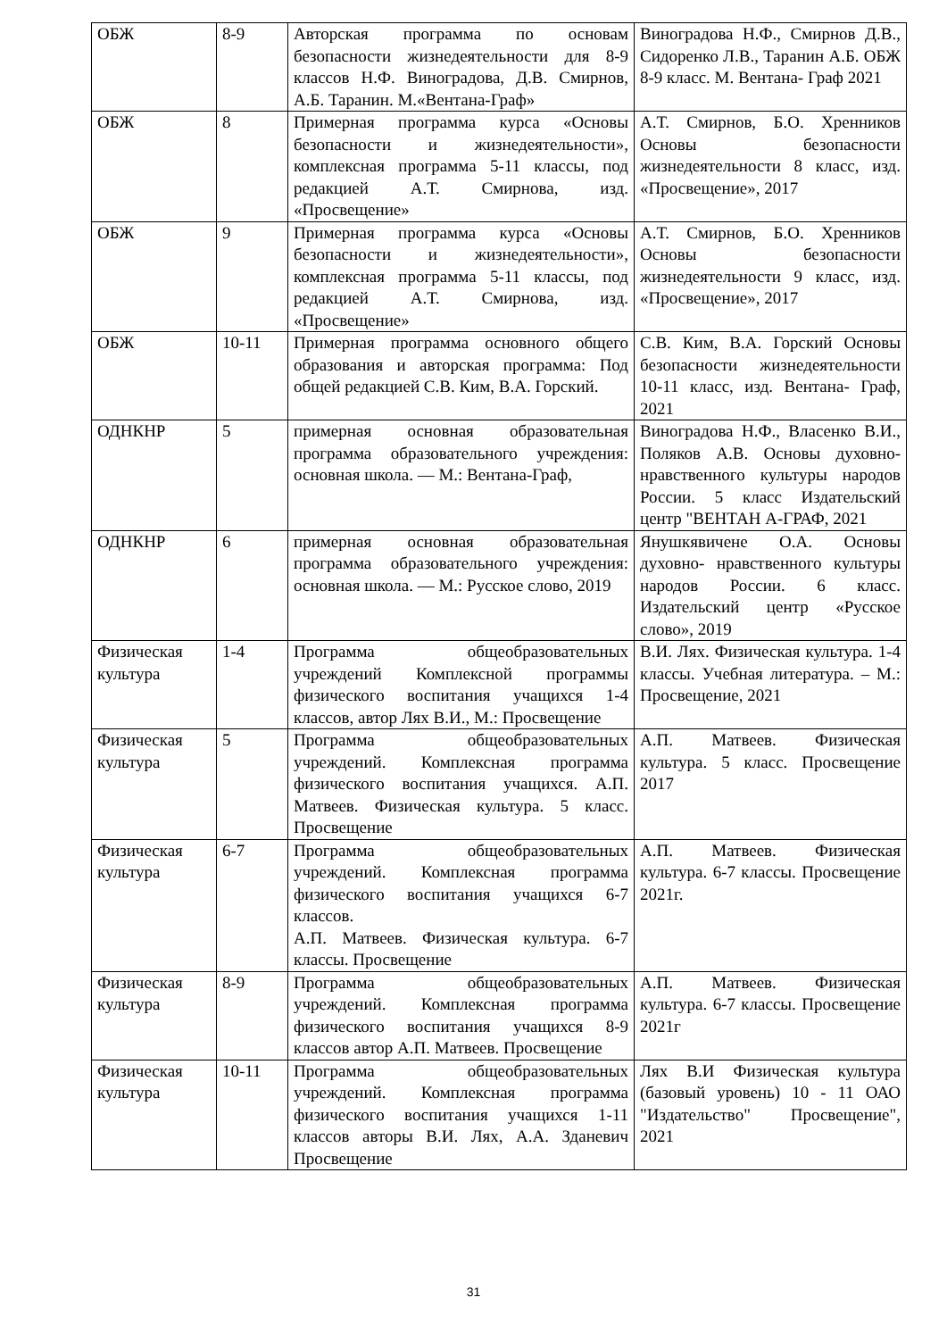| ОБЖ | 8-9 | Авторская программа по основам безопасности жизнедеятельности для 8-9 классов Н.Ф. Виноградова, Д.В. Смирнов, А.Б. Таранин. М.«Вентана-Граф» | Виноградова Н.Ф., Смирнов Д.В., Сидоренко Л.В., Таранин А.Б. ОБЖ 8-9 класс. М. Вентана- Граф 2021 |
| ОБЖ | 8 | Примерная программа курса «Основы безопасности и жизнедеятельности», комплексная программа 5-11 классы, под редакцией А.Т. Смирнова, изд. «Просвещение» | А.Т. Смирнов, Б.О. Хренников Основы безопасности жизнедеятельности 8 класс, изд. «Просвещение», 2017 |
| ОБЖ | 9 | Примерная программа курса «Основы безопасности и жизнедеятельности», комплексная программа 5-11 классы, под редакцией А.Т. Смирнова, изд. «Просвещение» | А.Т. Смирнов, Б.О. Хренников Основы безопасности жизнедеятельности 9 класс, изд. «Просвещение», 2017 |
| ОБЖ | 10-11 | Примерная программа основного общего образования и авторская программа: Под общей редакцией С.В. Ким, В.А. Горский. | С.В. Ким, В.А. Горский Основы безопасности жизнедеятельности 10-11 класс, изд. Вентана- Граф, 2021 |
| ОДНКНР | 5 | примерная основная образовательная программа образовательного учреждения: основная школа. — М.: Вентана-Граф, | Виноградова Н.Ф., Власенко В.И., Поляков А.В. Основы духовно- нравственного культуры народов России. 5 класс Издательский центр "ВЕНТАН А-ГРАФ, 2021 |
| ОДНКНР | 6 | примерная основная образовательная программа образовательного учреждения: основная школа. — М.: Русское слово, 2019 | Янушкявичене О.А. Основы духовно- нравственного культуры народов России. 6 класс. Издательский центр «Русское слово», 2019 |
| Физическая культура | 1-4 | Программа общеобразовательных учреждений Комплексной программы физического воспитания учащихся 1-4 классов, автор Лях В.И., М.: Просвещение | В.И. Лях. Физическая культура. 1-4 классы. Учебная литература. – М.: Просвещение, 2021 |
| Физическая культура | 5 | Программа общеобразовательных учреждений. Комплексная программа физического воспитания учащихся. А.П. Матвеев. Физическая культура. 5 класс. Просвещение | А.П. Матвеев. Физическая культура. 5 класс. Просвещение 2017 |
| Физическая культура | 6-7 | Программа общеобразовательных учреждений. Комплексная программа физического воспитания учащихся 6-7 классов. А.П. Матвеев. Физическая культура. 6-7 классы. Просвещение | А.П. Матвеев. Физическая культура. 6-7 классы. Просвещение 2021г. |
| Физическая культура | 8-9 | Программа общеобразовательных учреждений. Комплексная программа физического воспитания учащихся 8-9 классов автор А.П. Матвеев. Просвещение | А.П. Матвеев. Физическая культура. 6-7 классы. Просвещение 2021г |
| Физическая культура | 10-11 | Программа общеобразовательных учреждений. Комплексная программа физического воспитания учащихся 1-11 классов авторы В.И. Лях, А.А. Зданевич Просвещение | Лях В.И Физическая культура (базовый уровень) 10 - 11 ОАО "Издательство" Просвещение", 2021 |
31